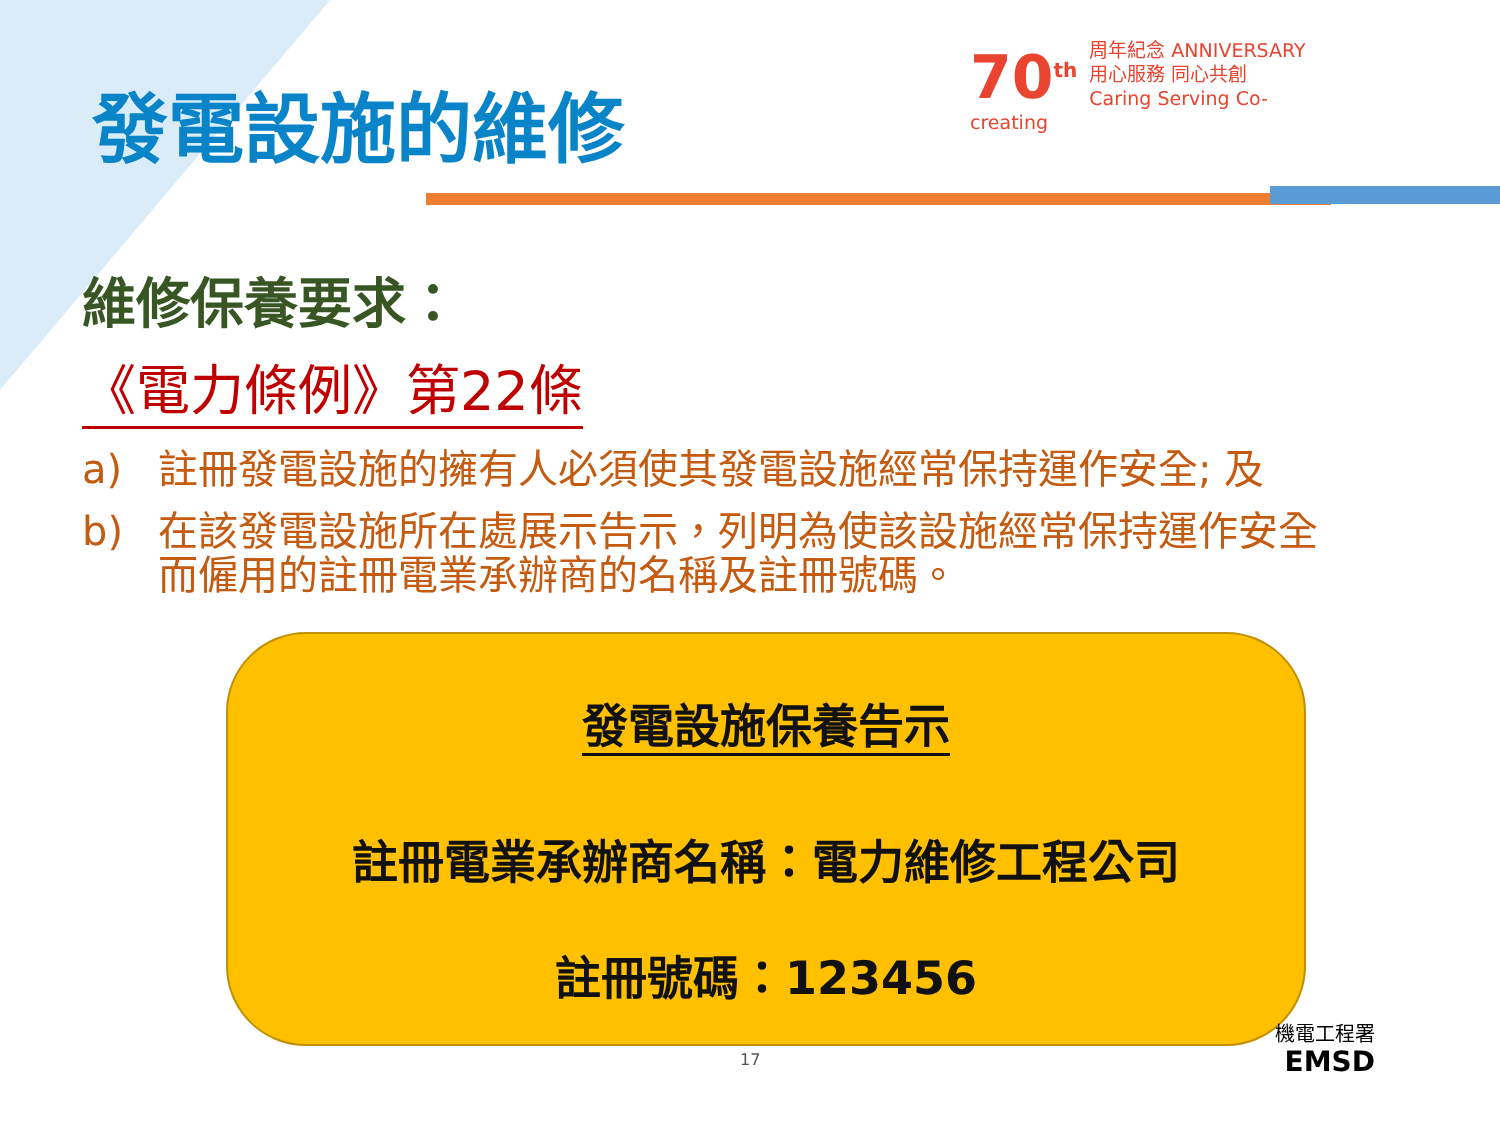發電設施的維修
70<sup>th</sup> 周年紀念 ANNIVERSARY
用心服務 同心共創
Caring Serving Co-creating
維修保養要求：
《電力條例》第22條
a) 註冊發電設施的擁有人必須使其發電設施經常保持運作安全; 及
b) 在該發電設施所在處展示告示，列明為使該設施經常保持運作安全而僱用的註冊電業承辦商的名稱及註冊號碼。
發電設施保養告示
註冊電業承辦商名稱：電力維修工程公司
註冊號碼：123456
17
機電工程署
EMSD